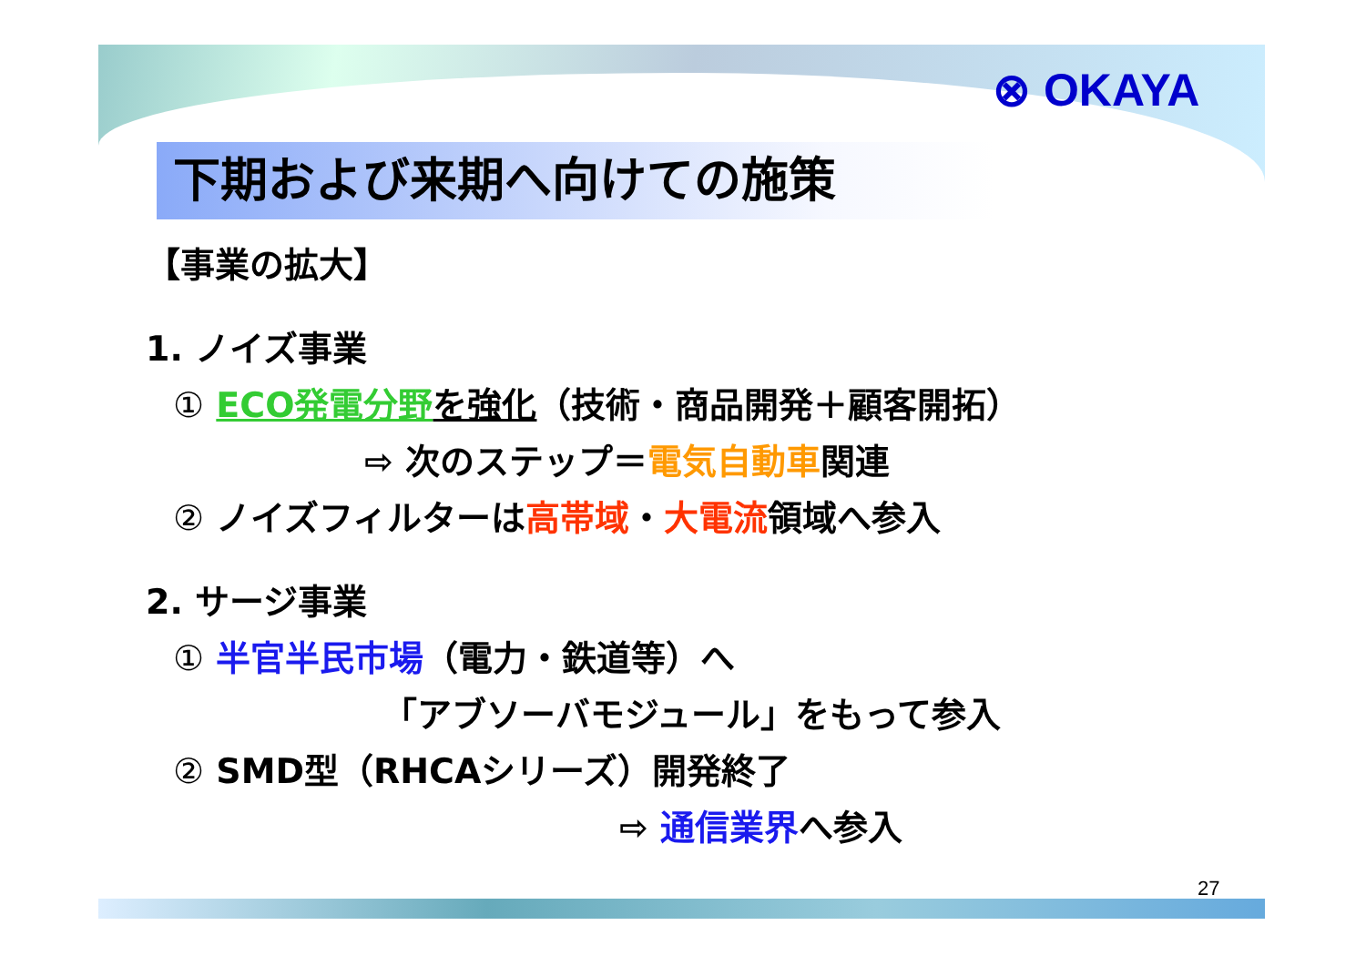⊗ OKAYA
下期および来期へ向けての施策
【事業の拡大】
1. ノイズ事業
① ECO発電分野 を強化（技術・商品開発＋顧客開拓）
⇨ 次のステップ＝電気自動車関連
② ノイズフィルターは高帯域・大電流領域へ参入
2. サージ事業
① 半官半民市場（電力・鉄道等）へ
「アブソーバモジュール」をもって参入
② SMD型（RHCAシリーズ）開発終了
⇨ 通信業界へ参入
27